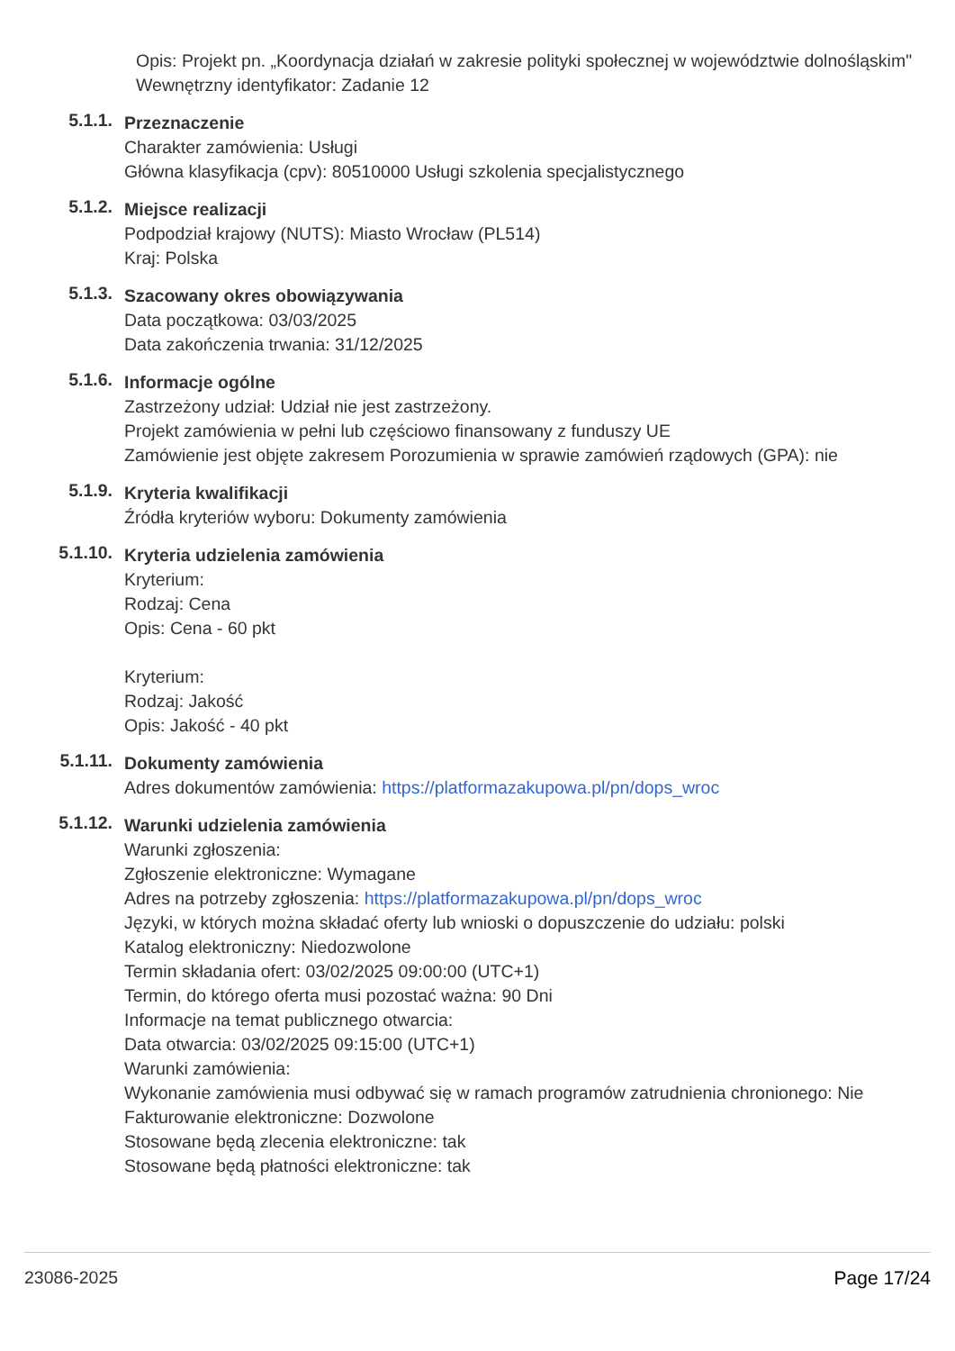Opis: Projekt pn. „Koordynacja działań w zakresie polityki społecznej w województwie dolnośląskim"
Wewnętrzny identyfikator: Zadanie 12
5.1.1.
Przeznaczenie
Charakter zamówienia: Usługi
Główna klasyfikacja (cpv): 80510000 Usługi szkolenia specjalistycznego
5.1.2.
Miejsce realizacji
Podpodział krajowy (NUTS): Miasto Wrocław (PL514)
Kraj: Polska
5.1.3.
Szacowany okres obowiązywania
Data początkowa: 03/03/2025
Data zakończenia trwania: 31/12/2025
5.1.6.
Informacje ogólne
Zastrzeżony udział: Udział nie jest zastrzeżony.
Projekt zamówienia w pełni lub częściowo finansowany z funduszy UE
Zamówienie jest objęte zakresem Porozumienia w sprawie zamówień rządowych (GPA): nie
5.1.9.
Kryteria kwalifikacji
Źródła kryteriów wyboru: Dokumenty zamówienia
5.1.10.
Kryteria udzielenia zamówienia
Kryterium:
Rodzaj: Cena
Opis: Cena - 60 pkt
Kryterium:
Rodzaj: Jakość
Opis: Jakość - 40 pkt
5.1.11.
Dokumenty zamówienia
Adres dokumentów zamówienia: https://platformazakupowa.pl/pn/dops_wroc
5.1.12.
Warunki udzielenia zamówienia
Warunki zgłoszenia:
Zgłoszenie elektroniczne: Wymagane
Adres na potrzeby zgłoszenia: https://platformazakupowa.pl/pn/dops_wroc
Języki, w których można składać oferty lub wnioski o dopuszczenie do udziału: polski
Katalog elektroniczny: Niedozwolone
Termin składania ofert: 03/02/2025 09:00:00 (UTC+1)
Termin, do którego oferta musi pozostać ważna: 90 Dni
Informacje na temat publicznego otwarcia:
Data otwarcia: 03/02/2025 09:15:00 (UTC+1)
Warunki zamówienia:
Wykonanie zamówienia musi odbywać się w ramach programów zatrudnienia chronionego: Nie
Fakturowanie elektroniczne: Dozwolone
Stosowane będą zlecenia elektroniczne: tak
Stosowane będą płatności elektroniczne: tak
23086-2025 Page 17/24